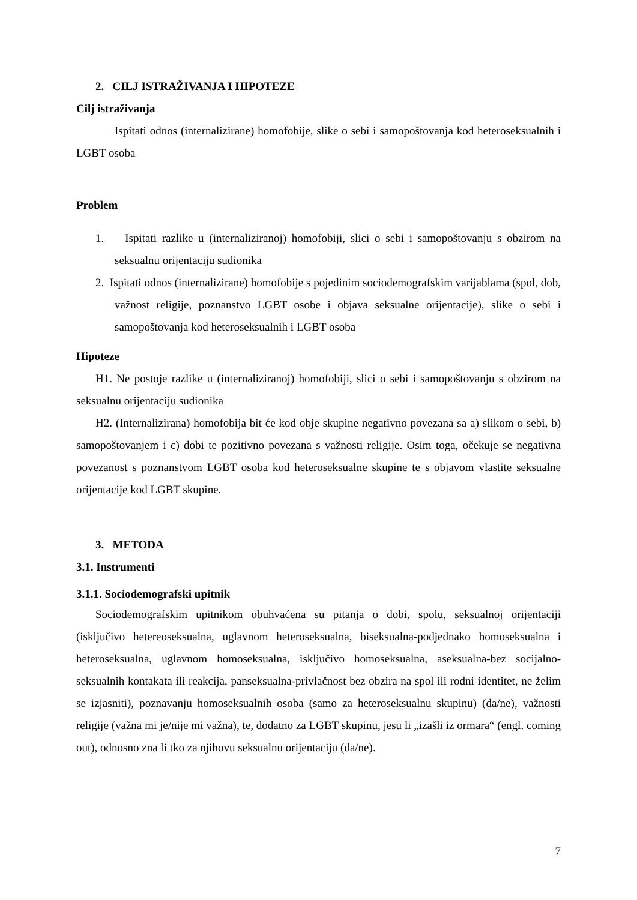2. CILJ ISTRAŽIVANJA I HIPOTEZE
Cilj istraživanja
Ispitati odnos (internalizirane) homofobije, slike o sebi i samopoštovanja kod heteroseksualnih i LGBT osoba
Problem
1. Ispitati razlike u (internaliziranoj) homofobiji, slici o sebi i samopoštovanju s obzirom na seksualnu orijentaciju sudionika
2. Ispitati odnos (internalizirane) homofobije s pojedinim sociodemografskim varijablama (spol, dob, važnost religije, poznanstvo LGBT osobe i objava seksualne orijentacije), slike o sebi i samopoštovanja kod heteroseksualnih i LGBT osoba
Hipoteze
H1. Ne postoje razlike u (internaliziranoj) homofobiji, slici o sebi i samopoštovanju s obzirom na seksualnu orijentaciju sudionika
H2. (Internalizirana) homofobija bit će kod obje skupine negativno povezana sa a) slikom o sebi, b) samopoštovanjem i c) dobi te pozitivno povezana s važnosti religije. Osim toga, očekuje se negativna povezanost s poznanstvom LGBT osoba kod heteroseksualne skupine te s objavom vlastite seksualne orijentacije kod LGBT skupine.
3. METODA
3.1. Instrumenti
3.1.1. Sociodemografski upitnik
Sociodemografskim upitnikom obuhvaćena su pitanja o dobi, spolu, seksualnoj orijentaciji (isključivo hetereoseksualna, uglavnom heteroseksualna, biseksualna-podjednako homoseksualna i heteroseksualna, uglavnom homoseksualna, isključivo homoseksualna, aseksualna-bez socijalno-seksualnih kontakata ili reakcija, panseksualna-privlačnost bez obzira na spol ili rodni identitet, ne želim se izjasniti), poznavanju homoseksualnih osoba (samo za heteroseksualnu skupinu) (da/ne), važnosti religije (važna mi je/nije mi važna), te, dodatno za LGBT skupinu, jesu li „izašli iz ormara“ (engl. coming out), odnosno zna li tko za njihovu seksualnu orijentaciju (da/ne).
7